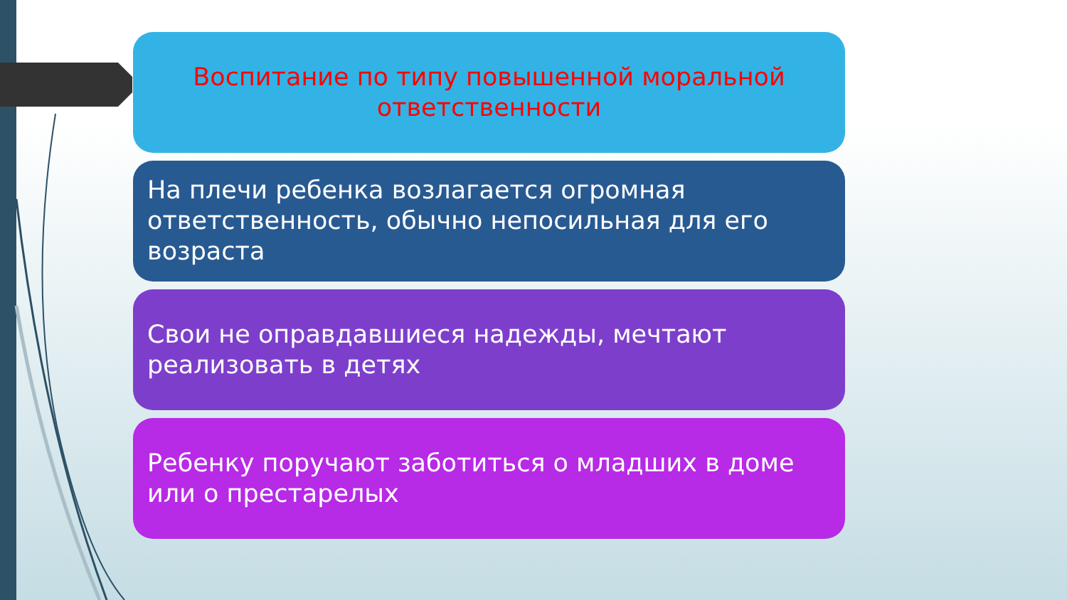Воспитание по типу повышенной моральной ответственности
На плечи ребенка возлагается огромная ответственность, обычно непосильная для его возраста
Свои не оправдавшиеся надежды, мечтают реализовать в детях
Ребенку поручают заботиться о младших в доме или о престарелых